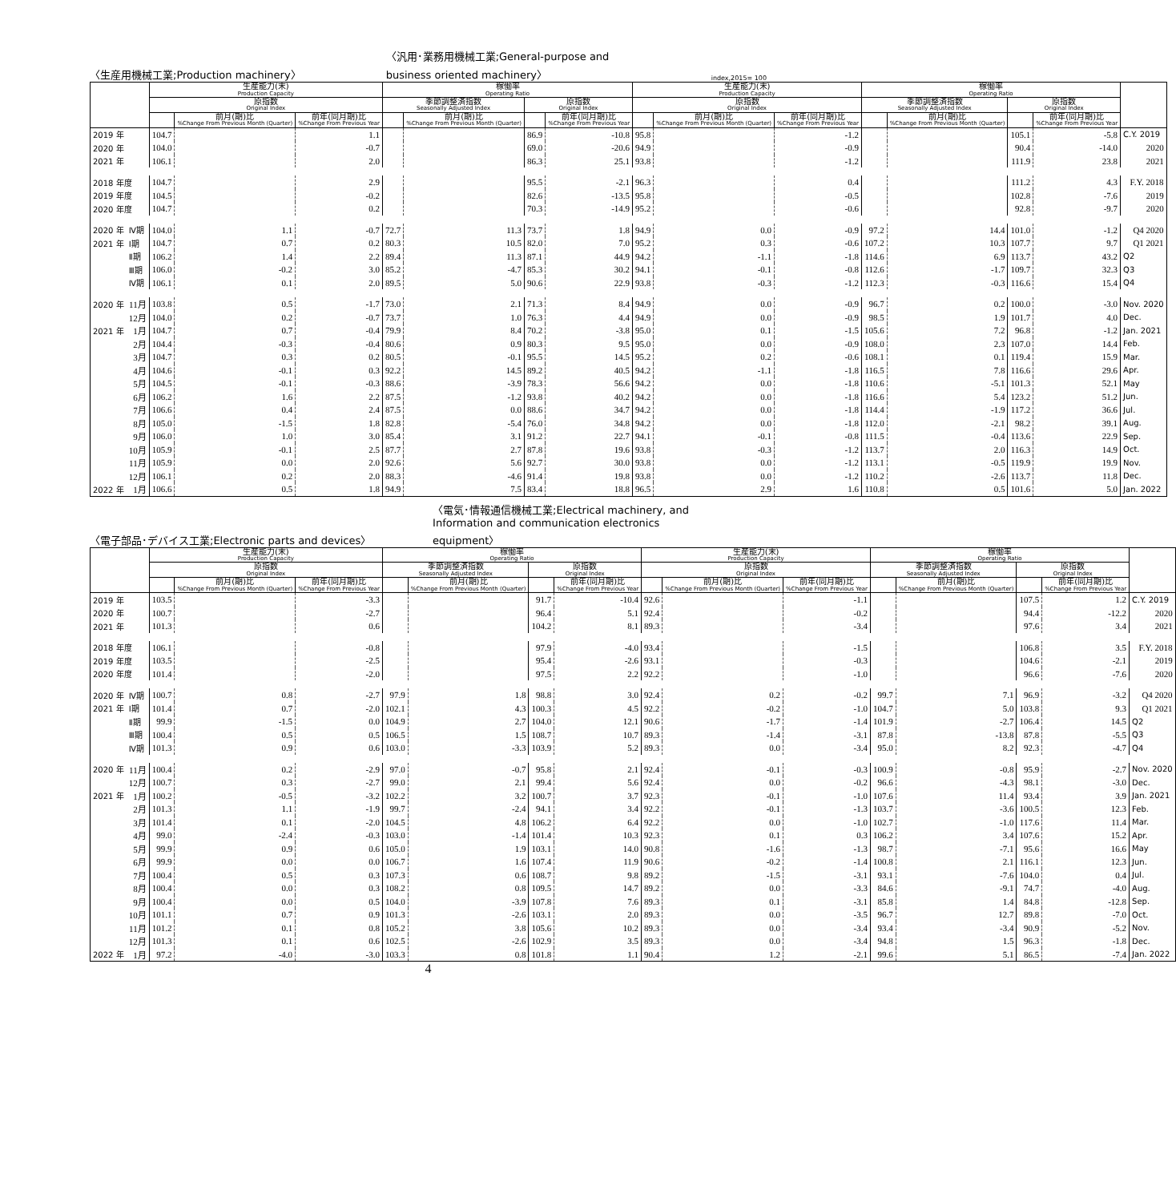〈生産用機械工業;Production machinery〉 〈汎用･業務用機械工業;General-purpose and business oriented machinery〉 index,2015= 100
| | | 生産能力(末) Production Capacity | | | 稼働率 Operating Ratio | | | | 生産能力(末) Production Capacity | | | 稼働率 Operating Ratio | | | | |
| --- | --- | --- | --- | --- | --- | --- | --- | --- | --- | --- | --- | --- | --- | --- | --- | --- |
| | | 原指数 Original Index | | | 季節調整済指数 Seasonally Adjusted Index | | 原指数 Original Index | | 原指数 Original Index | | | 季節調整済指数 Seasonally Adjusted Index | | 原指数 Original Index | | |
| | | | 前月(期)比 %Change From Previous Month (Quarter) | 前年(同月期)比 %Change From Previous Year | | 前月(期)比 %Change From Previous Month (Quarter) | | 前年(同月期)比 %Change From Previous Year | | 前月(期)比 %Change From Previous Month (Quarter) | 前年(同月期)比 %Change From Previous Year | | 前月(期)比 %Change From Previous Month (Quarter) | | 前年(同月期)比 %Change From Previous Year | |
| 2019 年 | | 104.7 | | 1.1 | | | 86.9 | -10.8 | 95.8 | | -1.2 | | | 105.1 | -5.8 | C.Y. 2019 |
| 2020 年 | | 104.0 | | -0.7 | | | 69.0 | -20.6 | 94.9 | | -0.9 | | | 90.4 | -14.0 | 2020 |
| 2021 年 | | 106.1 | | 2.0 | | | 86.3 | 25.1 | 93.8 | | -1.2 | | | 111.9 | 23.8 | 2021 |
| 2018 年度 | | 104.7 | | 2.9 | | | 95.5 | -2.1 | 96.3 | | 0.4 | | | 111.2 | 4.3 | F.Y. 2018 |
| 2019 年度 | | 104.5 | | -0.2 | | | 82.6 | -13.5 | 95.8 | | -0.5 | | | 102.8 | -7.6 | 2019 |
| 2020 年度 | | 104.7 | | 0.2 | | | 70.3 | -14.9 | 95.2 | | -0.6 | | | 92.8 | -9.7 | 2020 |
| 2020 年 | Ⅳ期 | 104.0 | 1.1 | -0.7 | 72.7 | 11.3 | 73.7 | 1.8 | 94.9 | 0.0 | -0.9 | 97.2 | 14.4 | 101.0 | -1.2 | Q4 2020 |
| 2021 年 | Ⅰ期 | 104.7 | 0.7 | 0.2 | 80.3 | 10.5 | 82.0 | 7.0 | 95.2 | 0.3 | -0.6 | 107.2 | 10.3 | 107.7 | 9.7 | Q1 2021 |
| | Ⅱ期 | 106.2 | 1.4 | 2.2 | 89.4 | 11.3 | 87.1 | 44.9 | 94.2 | -1.1 | -1.8 | 114.6 | 6.9 | 113.7 | 43.2 | Q2 |
| | Ⅲ期 | 106.0 | -0.2 | 3.0 | 85.2 | -4.7 | 85.3 | 30.2 | 94.1 | -0.1 | -0.8 | 112.6 | -1.7 | 109.7 | 32.3 | Q3 |
| | Ⅳ期 | 106.1 | 0.1 | 2.0 | 89.5 | 5.0 | 90.6 | 22.9 | 93.8 | -0.3 | -1.2 | 112.3 | -0.3 | 116.6 | 15.4 | Q4 |
| 2020 年 | 11月 | 103.8 | 0.5 | -1.7 | 73.0 | 2.1 | 71.3 | 8.4 | 94.9 | 0.0 | -0.9 | 96.7 | 0.2 | 100.0 | -3.0 | Nov. 2020 |
| | 12月 | 104.0 | 0.2 | -0.7 | 73.7 | 1.0 | 76.3 | 4.4 | 94.9 | 0.0 | -0.9 | 98.5 | 1.9 | 101.7 | 4.0 | Dec. |
| 2021 年 | 1月 | 104.7 | 0.7 | -0.4 | 79.9 | 8.4 | 70.2 | -3.8 | 95.0 | 0.1 | -1.5 | 105.6 | 7.2 | 96.8 | -1.2 | Jan. 2021 |
| | 2月 | 104.4 | -0.3 | -0.4 | 80.6 | 0.9 | 80.3 | 9.5 | 95.0 | 0.0 | -0.9 | 108.0 | 2.3 | 107.0 | 14.4 | Feb. |
| | 3月 | 104.7 | 0.3 | 0.2 | 80.5 | -0.1 | 95.5 | 14.5 | 95.2 | 0.2 | -0.6 | 108.1 | 0.1 | 119.4 | 15.9 | Mar. |
| | 4月 | 104.6 | -0.1 | 0.3 | 92.2 | 14.5 | 89.2 | 40.5 | 94.2 | -1.1 | -1.8 | 116.5 | 7.8 | 116.6 | 29.6 | Apr. |
| | 5月 | 104.5 | -0.1 | -0.3 | 88.6 | -3.9 | 78.3 | 56.6 | 94.2 | 0.0 | -1.8 | 110.6 | -5.1 | 101.3 | 52.1 | May |
| | 6月 | 106.2 | 1.6 | 2.2 | 87.5 | -1.2 | 93.8 | 40.2 | 94.2 | 0.0 | -1.8 | 116.6 | 5.4 | 123.2 | 51.2 | Jun. |
| | 7月 | 106.6 | 0.4 | 2.4 | 87.5 | 0.0 | 88.6 | 34.7 | 94.2 | 0.0 | -1.8 | 114.4 | -1.9 | 117.2 | 36.6 | Jul. |
| | 8月 | 105.0 | -1.5 | 1.8 | 82.8 | -5.4 | 76.0 | 34.8 | 94.2 | 0.0 | -1.8 | 112.0 | -2.1 | 98.2 | 39.1 | Aug. |
| | 9月 | 106.0 | 1.0 | 3.0 | 85.4 | 3.1 | 91.2 | 22.7 | 94.1 | -0.1 | -0.8 | 111.5 | -0.4 | 113.6 | 22.9 | Sep. |
| | 10月 | 105.9 | -0.1 | 2.5 | 87.7 | 2.7 | 87.8 | 19.6 | 93.8 | -0.3 | -1.2 | 113.7 | 2.0 | 116.3 | 14.9 | Oct. |
| | 11月 | 105.9 | 0.0 | 2.0 | 92.6 | 5.6 | 92.7 | 30.0 | 93.8 | 0.0 | -1.2 | 113.1 | -0.5 | 119.9 | 19.9 | Nov. |
| | 12月 | 106.1 | 0.2 | 2.0 | 88.3 | -4.6 | 91.4 | 19.8 | 93.8 | 0.0 | -1.2 | 110.2 | -2.6 | 113.7 | 11.8 | Dec. |
| 2022 年 | 1月 | 106.6 | 0.5 | 1.8 | 94.9 | 7.5 | 83.4 | 18.8 | 96.5 | 2.9 | 1.6 | 110.8 | 0.5 | 101.6 | 5.0 | Jan. 2022 |
〈電子部品･デバイス工業;Electronic parts and devices〉 〈電気･情報通信機械工業;Electrical machinery, and Information and communication electronics equipment〉
| | | 生産能力(末) Production Capacity | | | 稼働率 Operating Ratio | | | | 生産能力(末) Production Capacity | | | 稼働率 Operating Ratio | | | | |
| --- | --- | --- | --- | --- | --- | --- | --- | --- | --- | --- | --- | --- | --- | --- | --- | --- |
| | | 原指数 Original Index | | | 季節調整済指数 Seasonally Adjusted Index | | 原指数 Original Index | | 原指数 Original Index | | | 季節調整済指数 Seasonally Adjusted Index | | 原指数 Original Index | | |
| | | | 前月(期)比 %Change From Previous Month (Quarter) | 前年(同月期)比 %Change From Previous Year | | 前月(期)比 %Change From Previous Month (Quarter) | | 前年(同月期)比 %Change From Previous Year | | 前月(期)比 %Change From Previous Month (Quarter) | 前年(同月期)比 %Change From Previous Year | | 前月(期)比 %Change From Previous Month (Quarter) | | 前年(同月期)比 %Change From Previous Year | |
| 2019 年 | | 103.5 | | -3.3 | | | 91.7 | -10.4 | 92.6 | | -1.1 | | | 107.5 | 1.2 | C.Y. 2019 |
| 2020 年 | | 100.7 | | -2.7 | | | 96.4 | 5.1 | 92.4 | | -0.2 | | | 94.4 | -12.2 | 2020 |
| 2021 年 | | 101.3 | | 0.6 | | | 104.2 | 8.1 | 89.3 | | -3.4 | | | 97.6 | 3.4 | 2021 |
| 2018 年度 | | 106.1 | | -0.8 | | | 97.9 | -4.0 | 93.4 | | -1.5 | | | 106.8 | 3.5 | F.Y. 2018 |
| 2019 年度 | | 103.5 | | -2.5 | | | 95.4 | -2.6 | 93.1 | | -0.3 | | | 104.6 | -2.1 | 2019 |
| 2020 年度 | | 101.4 | | -2.0 | | | 97.5 | 2.2 | 92.2 | | -1.0 | | | 96.6 | -7.6 | 2020 |
| 2020 年 | Ⅳ期 | 100.7 | 0.8 | -2.7 | 97.9 | 1.8 | 98.8 | 3.0 | 92.4 | 0.2 | -0.2 | 99.7 | 7.1 | 96.9 | -3.2 | Q4 2020 |
| 2021 年 | Ⅰ期 | 101.4 | 0.7 | -2.0 | 102.1 | 4.3 | 100.3 | 4.5 | 92.2 | -0.2 | -1.0 | 104.7 | 5.0 | 103.8 | 9.3 | Q1 2021 |
| | Ⅱ期 | 99.9 | -1.5 | 0.0 | 104.9 | 2.7 | 104.0 | 12.1 | 90.6 | -1.7 | -1.4 | 101.9 | -2.7 | 106.4 | 14.5 | Q2 |
| | Ⅲ期 | 100.4 | 0.5 | 0.5 | 106.5 | 1.5 | 108.7 | 10.7 | 89.3 | -1.4 | -3.1 | 87.8 | -13.8 | 87.8 | -5.5 | Q3 |
| | Ⅳ期 | 101.3 | 0.9 | 0.6 | 103.0 | -3.3 | 103.9 | 5.2 | 89.3 | 0.0 | -3.4 | 95.0 | 8.2 | 92.3 | -4.7 | Q4 |
| 2020 年 | 11月 | 100.4 | 0.2 | -2.9 | 97.0 | -0.7 | 95.8 | 2.1 | 92.4 | -0.1 | -0.3 | 100.9 | -0.8 | 95.9 | -2.7 | Nov. 2020 |
| | 12月 | 100.7 | 0.3 | -2.7 | 99.0 | 2.1 | 99.4 | 5.6 | 92.4 | 0.0 | -0.2 | 96.6 | -4.3 | 98.1 | -3.0 | Dec. |
| 2021 年 | 1月 | 100.2 | -0.5 | -3.2 | 102.2 | 3.2 | 100.7 | 3.7 | 92.3 | -0.1 | -1.0 | 107.6 | 11.4 | 93.4 | 3.9 | Jan. 2021 |
| | 2月 | 101.3 | 1.1 | -1.9 | 99.7 | -2.4 | 94.1 | 3.4 | 92.2 | -0.1 | -1.3 | 103.7 | -3.6 | 100.5 | 12.3 | Feb. |
| | 3月 | 101.4 | 0.1 | -2.0 | 104.5 | 4.8 | 106.2 | 6.4 | 92.2 | 0.0 | -1.0 | 102.7 | -1.0 | 117.6 | 11.4 | Mar. |
| | 4月 | 99.0 | -2.4 | -0.3 | 103.0 | -1.4 | 101.4 | 10.3 | 92.3 | 0.1 | 0.3 | 106.2 | 3.4 | 107.6 | 15.2 | Apr. |
| | 5月 | 99.9 | 0.9 | 0.6 | 105.0 | 1.9 | 103.1 | 14.0 | 90.8 | -1.6 | -1.3 | 98.7 | -7.1 | 95.6 | 16.6 | May |
| | 6月 | 99.9 | 0.0 | 0.0 | 106.7 | 1.6 | 107.4 | 11.9 | 90.6 | -0.2 | -1.4 | 100.8 | 2.1 | 116.1 | 12.3 | Jun. |
| | 7月 | 100.4 | 0.5 | 0.3 | 107.3 | 0.6 | 108.7 | 9.8 | 89.2 | -1.5 | -3.1 | 93.1 | -7.6 | 104.0 | 0.4 | Jul. |
| | 8月 | 100.4 | 0.0 | 0.3 | 108.2 | 0.8 | 109.5 | 14.7 | 89.2 | 0.0 | -3.3 | 84.6 | -9.1 | 74.7 | -4.0 | Aug. |
| | 9月 | 100.4 | 0.0 | 0.5 | 104.0 | -3.9 | 107.8 | 7.6 | 89.3 | 0.1 | -3.1 | 85.8 | 1.4 | 84.8 | -12.8 | Sep. |
| | 10月 | 101.1 | 0.7 | 0.9 | 101.3 | -2.6 | 103.1 | 2.0 | 89.3 | 0.0 | -3.5 | 96.7 | 12.7 | 89.8 | -7.0 | Oct. |
| | 11月 | 101.2 | 0.1 | 0.8 | 105.2 | 3.8 | 105.6 | 10.2 | 89.3 | 0.0 | -3.4 | 93.4 | -3.4 | 90.9 | -5.2 | Nov. |
| | 12月 | 101.3 | 0.1 | 0.6 | 102.5 | -2.6 | 102.9 | 3.5 | 89.3 | 0.0 | -3.4 | 94.8 | 1.5 | 96.3 | -1.8 | Dec. |
| 2022 年 | 1月 | 97.2 | -4.0 | -3.0 | 103.3 | 0.8 | 101.8 | 1.1 | 90.4 | 1.2 | -2.1 | 99.6 | 5.1 | 86.5 | -7.4 | Jan. 2022 |
4